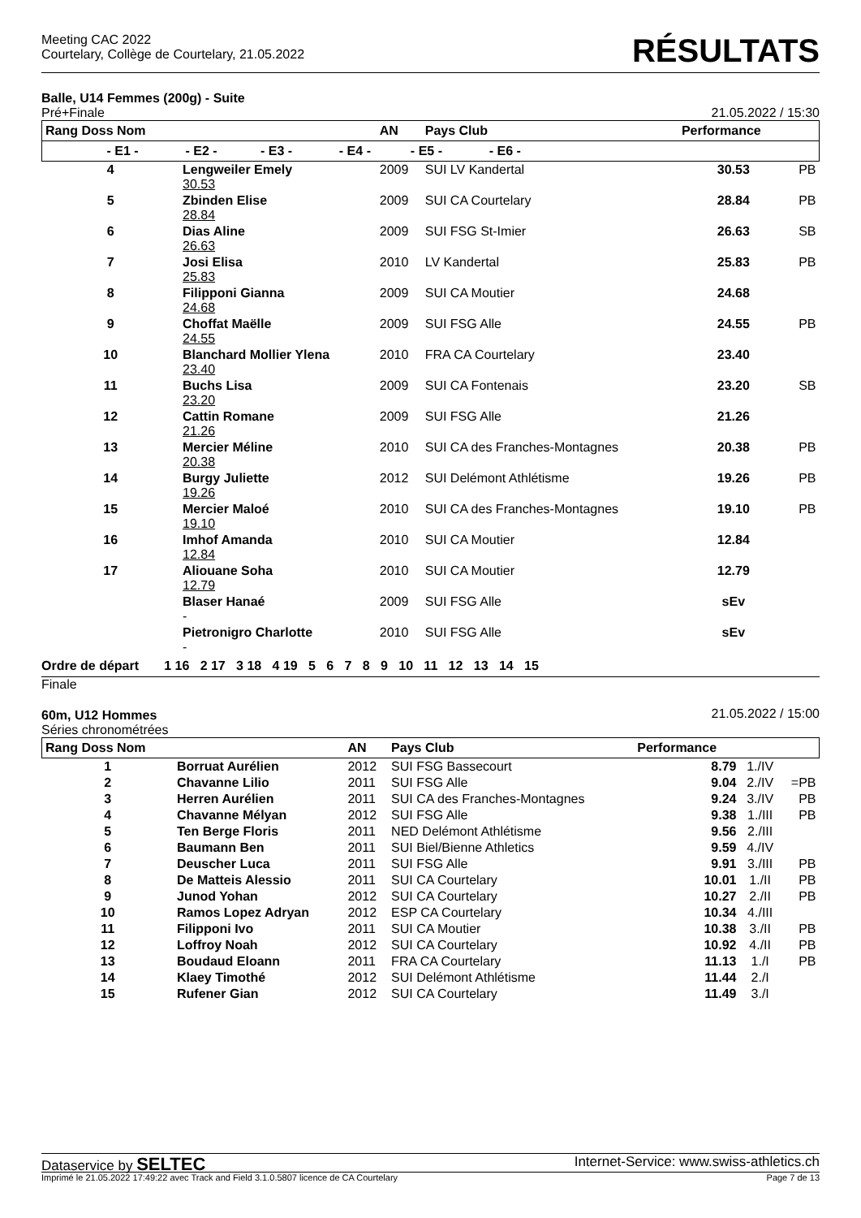Meeting CAC 2022
Courtelary, Collège de Courtelary, 21.05.2022
RÉSULTATS
Balle, U14 Femmes (200g) - Suite
Pré+Finale 21.05.2022 / 15:30
| Rang Doss Nom | | AN | Pays Club | Performance | |
| --- | --- | --- | --- | --- | --- |
| - E1 - - E2 - - E3 - - E4 - - E5 - - E6 - | | | | | |
| 4 | Lengweiler Emely 30.53 | 2009 | SUI LV Kandertal | 30.53 | PB |
| 5 | Zbinden Elise 28.84 | 2009 | SUI CA Courtelary | 28.84 | PB |
| 6 | Dias Aline 26.63 | 2009 | SUI FSG St-Imier | 26.63 | SB |
| 7 | Josi Elisa 25.83 | 2010 | LV Kandertal | 25.83 | PB |
| 8 | Filipponi Gianna 24.68 | 2009 | SUI CA Moutier | 24.68 | |
| 9 | Choffat Maëlle 24.55 | 2009 | SUI FSG Alle | 24.55 | PB |
| 10 | Blanchard Mollier Ylena 23.40 | 2010 | FRA CA Courtelary | 23.40 | |
| 11 | Buchs Lisa 23.20 | 2009 | SUI CA Fontenais | 23.20 | SB |
| 12 | Cattin Romane 21.26 | 2009 | SUI FSG Alle | 21.26 | |
| 13 | Mercier Méline 20.38 | 2010 | SUI CA des Franches-Montagnes | 20.38 | PB |
| 14 | Burgy Juliette 19.26 | 2012 | SUI Delémont Athlétisme | 19.26 | PB |
| 15 | Mercier Maloé 19.10 | 2010 | SUI CA des Franches-Montagnes | 19.10 | PB |
| 16 | Imhof Amanda 12.84 | 2010 | SUI CA Moutier | 12.84 | |
| 17 | Aliouane Soha 12.79 | 2010 | SUI CA Moutier | 12.79 | |
| | Blaser Hanaé - | 2009 | SUI FSG Alle | sEv | |
| | Pietronigro Charlotte - | 2010 | SUI FSG Alle | sEv | |
Ordre de départ 1 16 2 17 3 18 4 19 5 6 7 8 9 10 11 12 13 14 15
Finale
60m, U12 Hommes
Séries chronométrées 21.05.2022 / 15:00
| Rang Doss Nom | | AN | Pays Club | Performance | | |
| --- | --- | --- | --- | --- | --- | --- |
| 1 | Borruat Aurélien | 2012 | SUI FSG Bassecourt | 8.79 | 1./IV | |
| 2 | Chavanne Lilio | 2011 | SUI FSG Alle | 9.04 | 2./IV | =PB |
| 3 | Herren Aurélien | 2011 | SUI CA des Franches-Montagnes | 9.24 | 3./IV | PB |
| 4 | Chavanne Mélyan | 2012 | SUI FSG Alle | 9.38 | 1./III | PB |
| 5 | Ten Berge Floris | 2011 | NED Delémont Athlétisme | 9.56 | 2./III | |
| 6 | Baumann Ben | 2011 | SUI Biel/Bienne Athletics | 9.59 | 4./IV | |
| 7 | Deuscher Luca | 2011 | SUI FSG Alle | 9.91 | 3./III | PB |
| 8 | De Matteis Alessio | 2011 | SUI CA Courtelary | 10.01 | 1./II | PB |
| 9 | Junod Yohan | 2012 | SUI CA Courtelary | 10.27 | 2./II | PB |
| 10 | Ramos Lopez Adryan | 2012 | ESP CA Courtelary | 10.34 | 4./III | |
| 11 | Filipponi Ivo | 2011 | SUI CA Moutier | 10.38 | 3./II | PB |
| 12 | Loffroy Noah | 2012 | SUI CA Courtelary | 10.92 | 4./II | PB |
| 13 | Boudaud Eloann | 2011 | FRA CA Courtelary | 11.13 | 1./I | PB |
| 14 | Klaey Timothé | 2012 | SUI Delémont Athlétisme | 11.44 | 2./I | |
| 15 | Rufener Gian | 2012 | SUI CA Courtelary | 11.49 | 3./I | |
Dataservice by SELTEC Internet-Service: www.swiss-athletics.ch
Imprimé le 21.05.2022 17:49:22 avec Track and Field 3.1.0.5807 licence de CA Courtelary Page 7 de 13